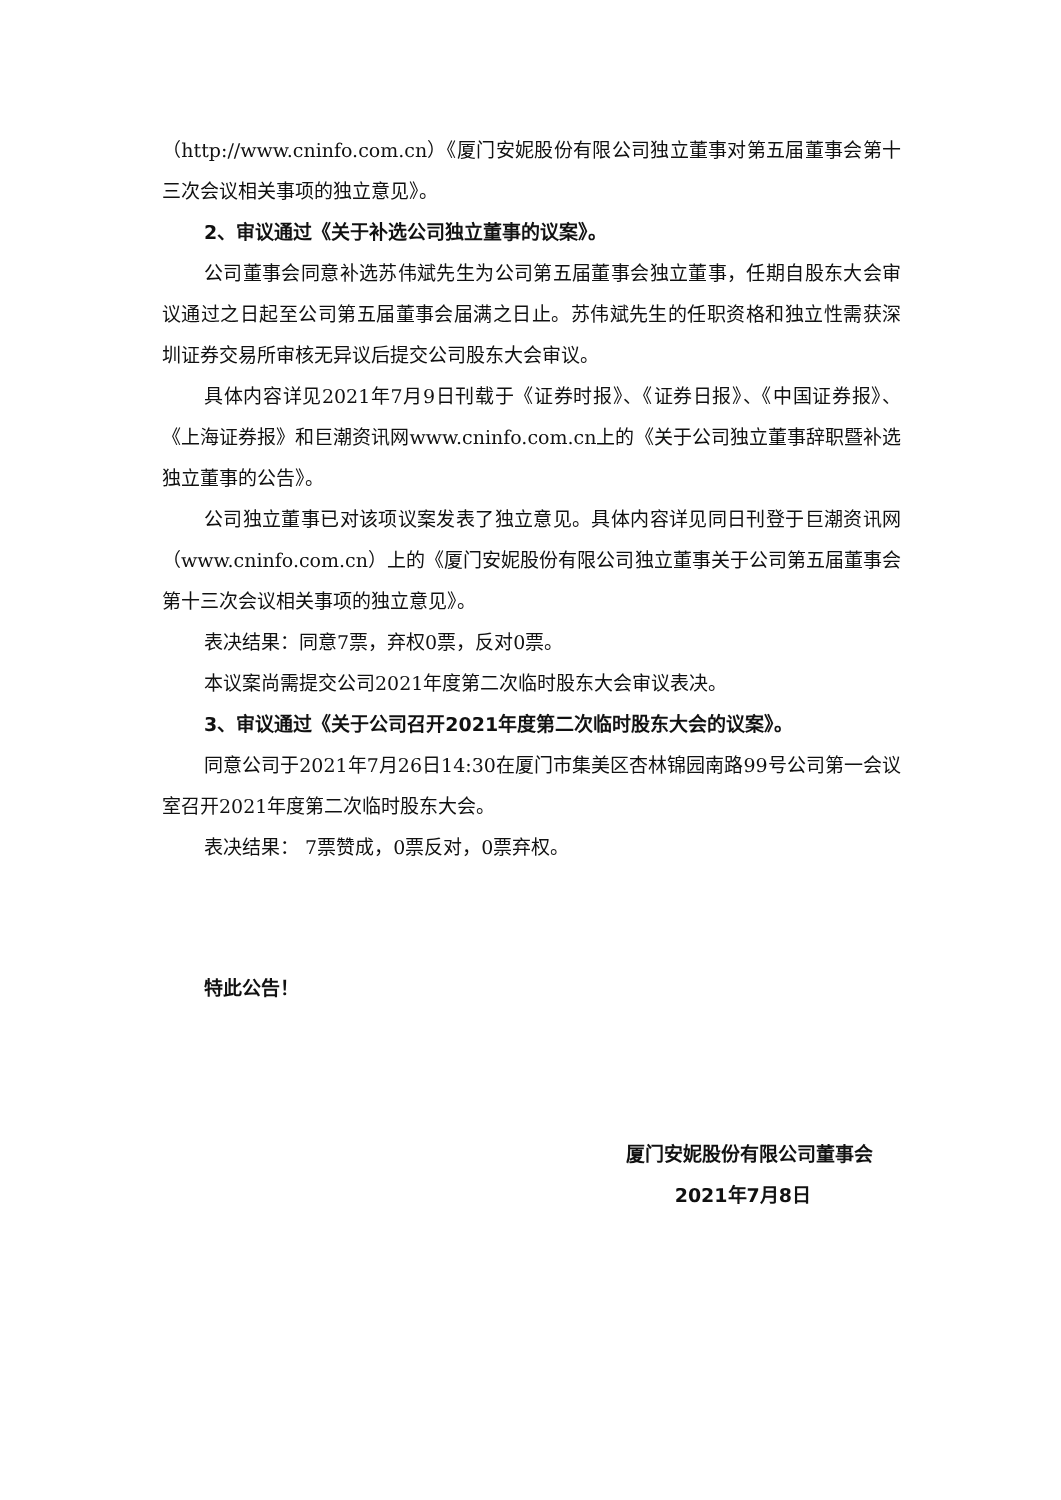（http://www.cninfo.com.cn）《厦门安妮股份有限公司独立董事对第五届董事会第十三次会议相关事项的独立意见》。
2、审议通过《关于补选公司独立董事的议案》。
公司董事会同意补选苏伟斌先生为公司第五届董事会独立董事，任期自股东大会审议通过之日起至公司第五届董事会届满之日止。苏伟斌先生的任职资格和独立性需获深圳证券交易所审核无异议后提交公司股东大会审议。
具体内容详见2021年7月9日刊载于《证券时报》、《证券日报》、《中国证券报》、《上海证券报》和巨潮资讯网www.cninfo.com.cn上的《关于公司独立董事辞职暨补选独立董事的公告》。
公司独立董事已对该项议案发表了独立意见。具体内容详见同日刊登于巨潮资讯网（www.cninfo.com.cn）上的《厦门安妮股份有限公司独立董事关于公司第五届董事会第十三次会议相关事项的独立意见》。
表决结果：同意7票，弃权0票，反对0票。
本议案尚需提交公司2021年度第二次临时股东大会审议表决。
3、审议通过《关于公司召开2021年度第二次临时股东大会的议案》。
同意公司于2021年7月26日14:30在厦门市集美区杏林锦园南路99号公司第一会议室召开2021年度第二次临时股东大会。
表决结果： 7票赞成，0票反对，0票弃权。
特此公告！
厦门安妮股份有限公司董事会
2021年7月8日